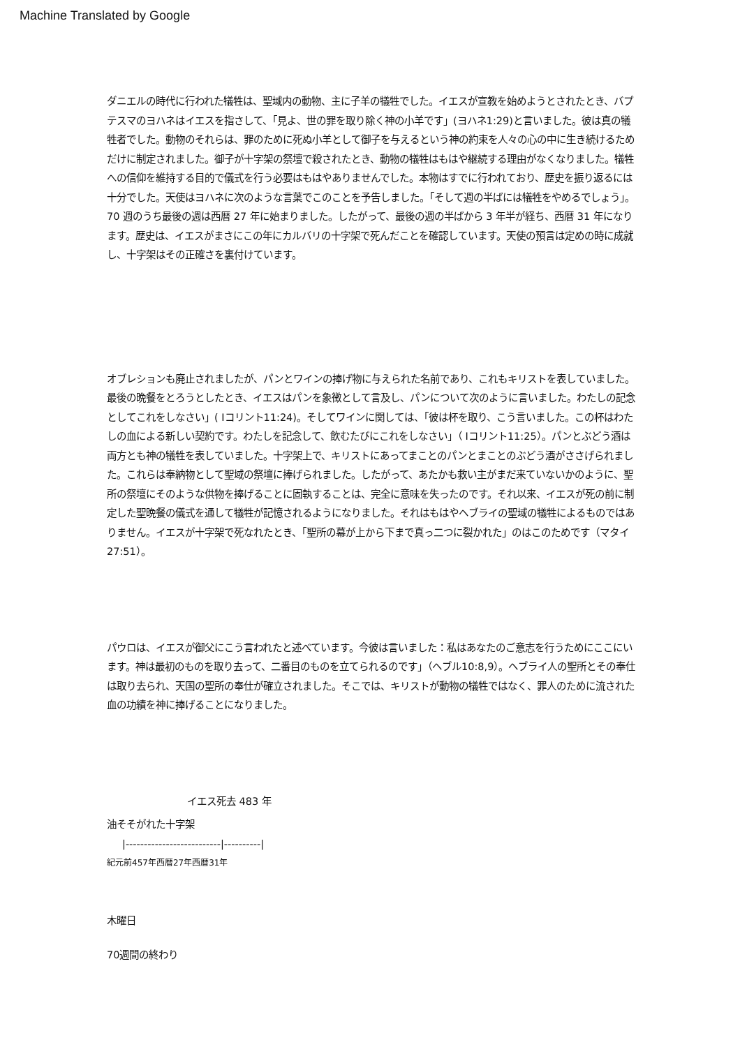Machine Translated by Google
ダニエルの時代に行われた犠牲は、聖域内の動物、主に子羊の犠牲でした。イエスが宣教を始めようとされたとき、バプテスマのヨハネはイエスを指さして、「見よ、世の罪を取り除く神の小羊です」(ヨハネ1:29)と言いました。彼は真の犠牲者でした。動物のそれらは、罪のために死ぬ小羊として御子を与えるという神の約束を人々の心の中に生き続けるためだけに制定されました。御子が十字架の祭壇で殺されたとき、動物の犠牲はもはや継続する理由がなくなりました。犠牲への信仰を維持する目的で儀式を行う必要はもはやありませんでした。本物はすでに行われており、歴史を振り返るには十分でした。天使はヨハネに次のような言葉でこのことを予告しました。「そして週の半ばには犠牲をやめるでしょう」。 70 週のうち最後の週は西暦 27 年に始まりました。したがって、最後の週の半ばから 3 年半が経ち、西暦 31 年になります。歴史は、イエスがまさにこの年にカルバリの十字架で死んだことを確認しています。天使の預言は定めの時に成就し、十字架はその正確さを裏付けています。
オブレションも廃止されましたが、パンとワインの捧げ物に与えられた名前であり、これもキリストを表していました。最後の晩餐をとろうとしたとき、イエスはパンを象徴として言及し、パンについて次のように言いました。わたしの記念としてこれをしなさい」( Iコリント11:24)。そしてワインに関しては、「彼は杯を取り、こう言いました。この杯はわたしの血による新しい契約です。わたしを記念して、飲むたびにこれをしなさい」（ Iコリント11:25）。パンとぶどう酒は両方とも神の犠牲を表していました。十字架上で、キリストにあってまことのパンとまことのぶどう酒がささげられました。これらは奉納物として聖域の祭壇に捧げられました。したがって、あたかも救い主がまだ来ていないかのように、聖所の祭壇にそのような供物を捧げることに固執することは、完全に意味を失ったのです。それ以来、イエスが死の前に制定した聖晩餐の儀式を通して犠牲が記憶されるようになりました。それはもはやヘブライの聖域の犠牲によるものではありません。イエスが十字架で死なれたとき、「聖所の幕が上から下まで真っ二つに裂かれた」のはこのためです（マタイ 27:51）。
パウロは、イエスが御父にこう言われたと述べています。今彼は言いました：私はあなたのご意志を行うためにここにいます。神は最初のものを取り去って、二番目のものを立てられるのです」（ヘブル10:8,9）。ヘブライ人の聖所とその奉仕は取り去られ、天国の聖所の奉仕が確立されました。そこでは、キリストが動物の犠牲ではなく、罪人のために流された血の功績を神に捧げることになりました。
イエス死去 483 年
油そそがれた十字架
|--------------------------|----------|
紀元前457年西暦27年西暦31年
木曜日
70週間の終わり